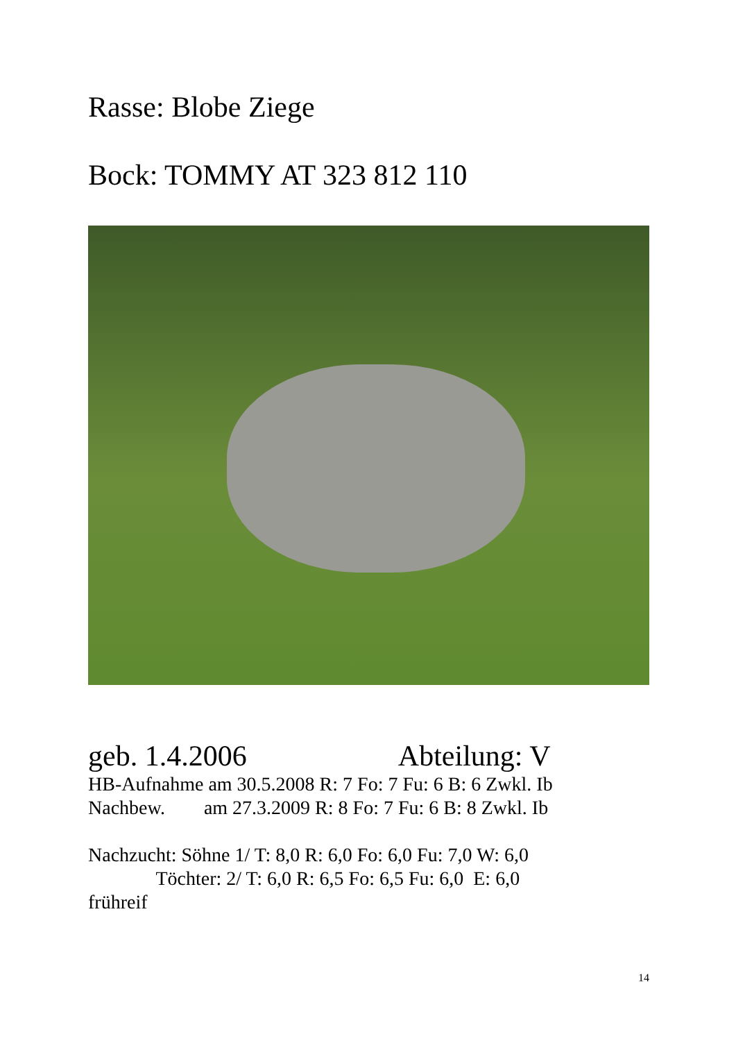Rasse: Blobe Ziege
Bock: TOMMY AT 323 812 110
geb. 1.4.2006 Abteilung: V
HB-Aufnahme am 30.5.2008 R: 7 Fo: 7 Fu: 6 B: 6 Zwkl. Ib Nachbew. am 27.3.2009 R: 8 Fo: 7 Fu: 6 B: 8 Zwkl. Ib Nachzucht: Söhne 1/ T: 8,0 R: 6,0 Fo: 6,0 Fu: 7,0 W: 6,0 Töchter: 2/ T: 6,0 R: 6,5 Fo: 6,5 Fu: 6,0 E: 6,0 frühreif
14